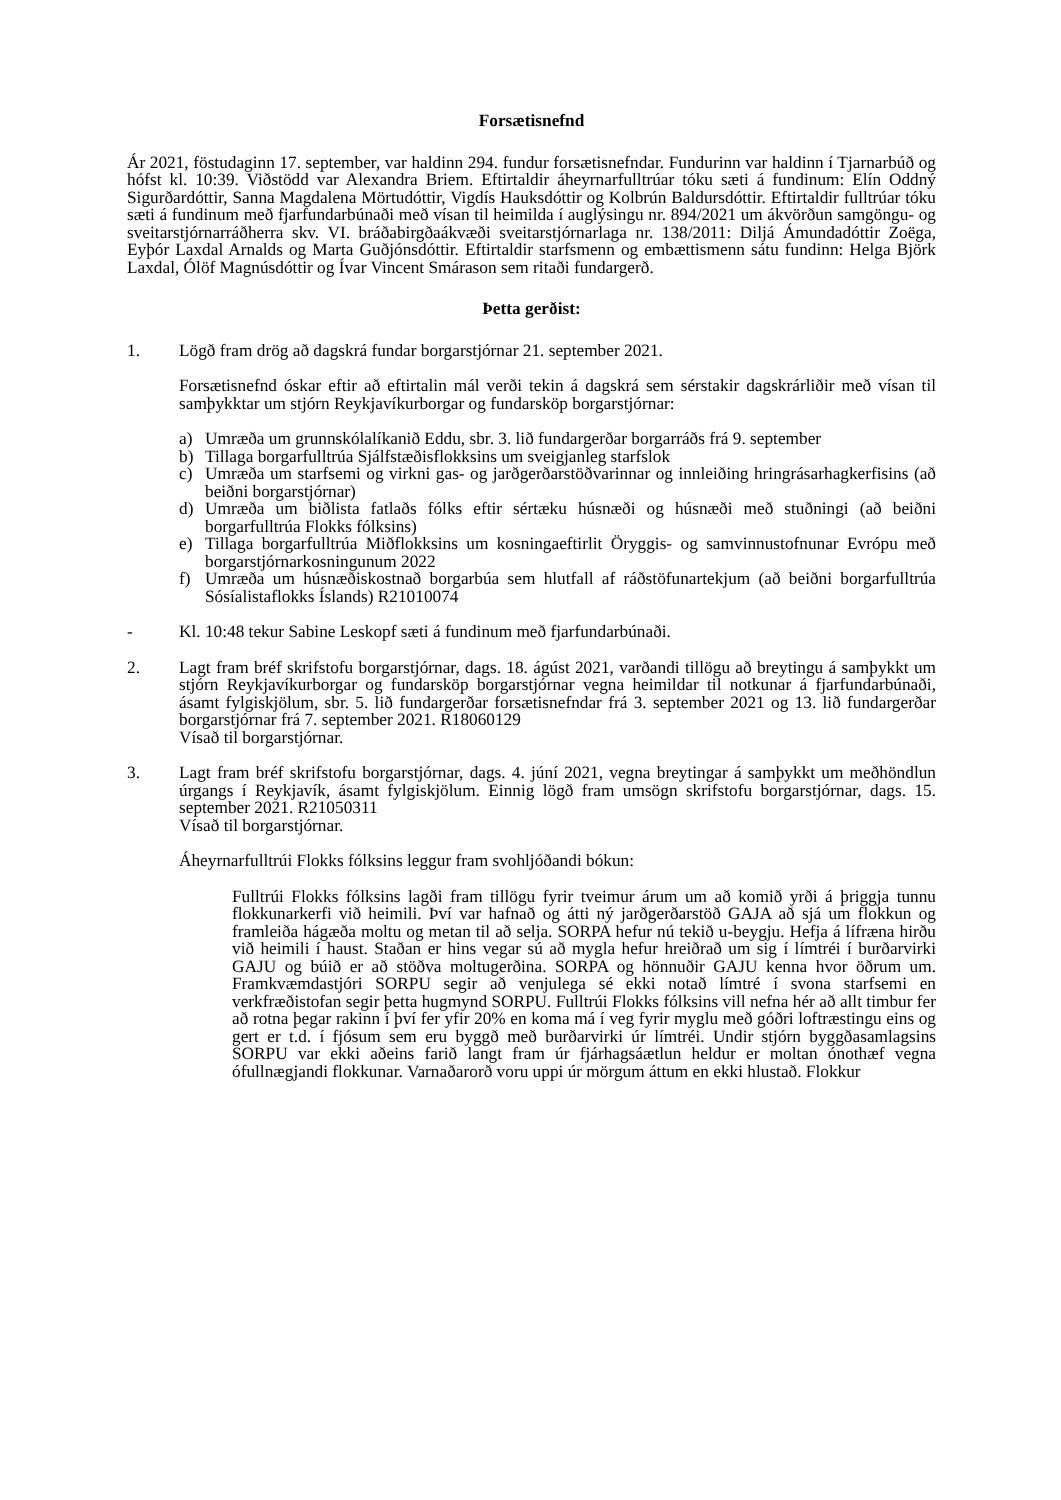Forsætisnefnd
Ár 2021, föstudaginn 17. september, var haldinn 294. fundur forsætisnefndar. Fundurinn var haldinn í Tjarnarbúð og hófst kl. 10:39. Viðstödd var Alexandra Briem. Eftirtaldir áheyrnarfulltrúar tóku sæti á fundinum: Elín Oddný Sigurðardóttir, Sanna Magdalena Mörtudóttir, Vigdís Hauksdóttir og Kolbrún Baldursdóttir. Eftirtaldir fulltrúar tóku sæti á fundinum með fjarfundarbúnaði með vísan til heimilda í auglýsingu nr. 894/2021 um ákvörðun samgöngu- og sveitarstjórnarráðherra skv. VI. bráðabirgðaákvæði sveitarstjórnarlaga nr. 138/2011: Diljá Ámundadóttir Zoëga, Eyþór Laxdal Arnalds og Marta Guðjónsdóttir. Eftirtaldir starfsmenn og embættismenn sátu fundinn: Helga Björk Laxdal, Ólöf Magnúsdóttir og Ívar Vincent Smárason sem ritaði fundargerð.
Þetta gerðist:
1. Lögð fram drög að dagskrá fundar borgarstjórnar 21. september 2021.
Forsætisnefnd óskar eftir að eftirtalin mál verði tekin á dagskrá sem sérstakir dagskrárliðir með vísan til samþykktar um stjórn Reykjavíkurborgar og fundarsköp borgarstjórnar:
a) Umræða um grunnskólalíkanið Eddu, sbr. 3. lið fundargerðar borgarráðs frá 9. september
b) Tillaga borgarfulltrúa Sjálfstæðisflokksins um sveigjanleg starfslok
c) Umræða um starfsemi og virkni gas- og jarðgerðarstöðvarinnar og innleiðing hringrásarhagkerfisins (að beiðni borgarstjórnar)
d) Umræða um biðlista fatlaðs fólks eftir sértæku húsnæði og húsnæði með stuðningi (að beiðni borgarfulltrúa Flokks fólksins)
e) Tillaga borgarfulltrúa Miðflokksins um kosningaeftirlit Öryggis- og samvinnustofnunar Evrópu með borgarstjórnarkosningunum 2022
f) Umræða um húsnæðiskostnað borgarbúa sem hlutfall af ráðstöfunartekjum (að beiðni borgarfulltrúa Sósíalistaflokks Íslands) R21010074
- Kl. 10:48 tekur Sabine Leskopf sæti á fundinum með fjarfundarbúnaði.
2. Lagt fram bréf skrifstofu borgarstjórnar, dags. 18. ágúst 2021, varðandi tillögu að breytingu á samþykkt um stjórn Reykjavíkurborgar og fundarsköp borgarstjórnar vegna heimildar til notkunar á fjarfundarbúnaði, ásamt fylgiskjölum, sbr. 5. lið fundargerðar forsætisnefndar frá 3. september 2021 og 13. lið fundargerðar borgarstjórnar frá 7. september 2021. R18060129
Vísað til borgarstjórnar.
3. Lagt fram bréf skrifstofu borgarstjórnar, dags. 4. júní 2021, vegna breytingar á samþykkt um meðhöndlun úrgangs í Reykjavík, ásamt fylgiskjölum. Einnig lögð fram umsögn skrifstofu borgarstjórnar, dags. 15. september 2021. R21050311
Vísað til borgarstjórnar.
Áheyrnarfulltrúi Flokks fólksins leggur fram svohljóðandi bókun:
Fulltrúi Flokks fólksins lagði fram tillögu fyrir tveimur árum um að komið yrði á þriggja tunnu flokkunarkerfi við heimili. Því var hafnað og átti ný jarðgerðarstöð GAJA að sjá um flokkun og framleiða hágæða moltu og metan til að selja. SORPA hefur nú tekið u-beygju. Hefja á lífræna hirðu við heimili í haust. Staðan er hins vegar sú að mygla hefur hreiðrað um sig í límtréi í burðarvirki GAJU og búið er að stöðva moltugerðina. SORPA og hönnuðir GAJU kenna hvor öðrum um. Framkvæmdastjóri SORPU segir að venjulega sé ekki notað límtré í svona starfsemi en verkfræðistofan segir þetta hugmynd SORPU. Fulltrúi Flokks fólksins vill nefna hér að allt timbur fer að rotna þegar rakinn í því fer yfir 20% en koma má í veg fyrir myglu með góðri loftræstingu eins og gert er t.d. í fjósum sem eru byggð með burðarvirki úr límtréi. Undir stjórn byggðasamlagsins SORPU var ekki aðeins farið langt fram úr fjárhagsáætlun heldur er moltan ónothæf vegna ófullnægjandi flokkunar. Varnaðarorð voru uppi úr mörgum áttum en ekki hlustað. Flokkur